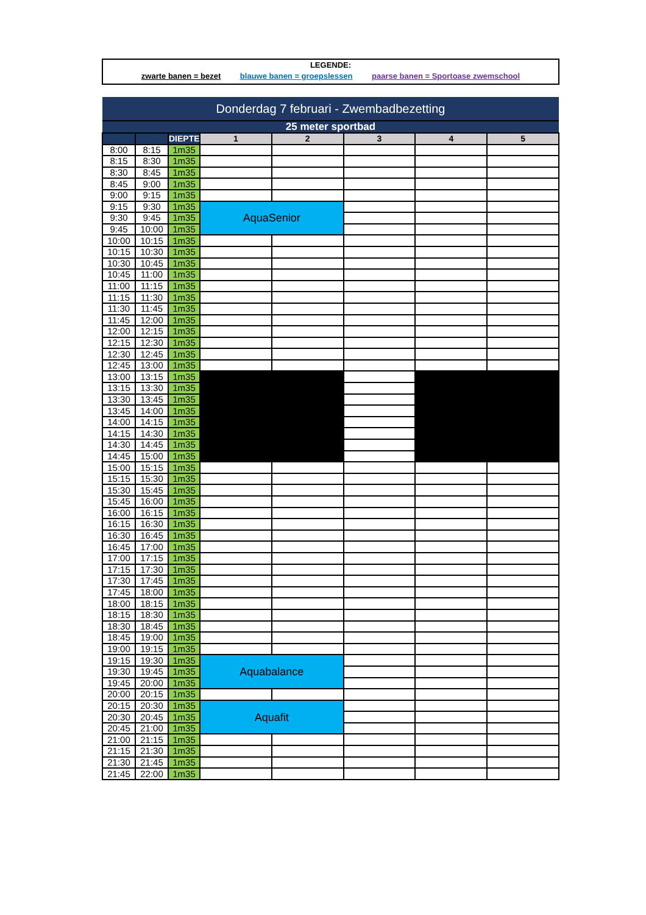LEGENDE:
zwarte banen = bezet blauwe banen = groepslessen paarse banen = Sportoase zwemschool
| Donderdag 7 februari - Zwembadbezetting | | | | | | | |
| --- | --- | --- | --- | --- | --- | --- | --- |
| 25 meter sportbad | | | | | | | |
| | | DIEPTE | 1 | 2 | 3 | 4 | 5 |
| 8:00 | 8:15 | 1m35 | | | | | |
| 8:15 | 8:30 | 1m35 | | | | | |
| 8:30 | 8:45 | 1m35 | | | | | |
| 8:45 | 9:00 | 1m35 | | | | | |
| 9:00 | 9:15 | 1m35 | | | | | |
| 9:15 | 9:30 | 1m35 | AquaSenior | | | | |
| 9:30 | 9:45 | 1m35 | | | | | |
| 9:45 | 10:00 | 1m35 | | | | | |
| 10:00 | 10:15 | 1m35 | | | | | |
| 10:15 | 10:30 | 1m35 | | | | | |
| 10:30 | 10:45 | 1m35 | | | | | |
| 10:45 | 11:00 | 1m35 | | | | | |
| 11:00 | 11:15 | 1m35 | | | | | |
| 11:15 | 11:30 | 1m35 | | | | | |
| 11:30 | 11:45 | 1m35 | | | | | |
| 11:45 | 12:00 | 1m35 | | | | | |
| 12:00 | 12:15 | 1m35 | | | | | |
| 12:15 | 12:30 | 1m35 | | | | | |
| 12:30 | 12:45 | 1m35 | | | | | |
| 12:45 | 13:00 | 1m35 | | | | | |
| 13:00 | 13:15 | 1m35 | | | | | |
| 13:15 | 13:30 | 1m35 | | | | | |
| 13:30 | 13:45 | 1m35 | | | | | |
| 13:45 | 14:00 | 1m35 | | | | | |
| 14:00 | 14:15 | 1m35 | | | | | |
| 14:15 | 14:30 | 1m35 | | | | | |
| 14:30 | 14:45 | 1m35 | | | | | |
| 14:45 | 15:00 | 1m35 | | | | | |
| 15:00 | 15:15 | 1m35 | | | | | |
| 15:15 | 15:30 | 1m35 | | | | | |
| 15:30 | 15:45 | 1m35 | | | | | |
| 15:45 | 16:00 | 1m35 | | | | | |
| 16:00 | 16:15 | 1m35 | | | | | |
| 16:15 | 16:30 | 1m35 | | | | | |
| 16:30 | 16:45 | 1m35 | | | | | |
| 16:45 | 17:00 | 1m35 | | | | | |
| 17:00 | 17:15 | 1m35 | | | | | |
| 17:15 | 17:30 | 1m35 | | | | | |
| 17:30 | 17:45 | 1m35 | | | | | |
| 17:45 | 18:00 | 1m35 | | | | | |
| 18:00 | 18:15 | 1m35 | | | | | |
| 18:15 | 18:30 | 1m35 | | | | | |
| 18:30 | 18:45 | 1m35 | | | | | |
| 18:45 | 19:00 | 1m35 | | | | | |
| 19:00 | 19:15 | 1m35 | | | | | |
| 19:15 | 19:30 | 1m35 | Aquabalance | | | | |
| 19:30 | 19:45 | 1m35 | | | | | |
| 19:45 | 20:00 | 1m35 | | | | | |
| 20:00 | 20:15 | 1m35 | | | | | |
| 20:15 | 20:30 | 1m35 | Aquafit | | | | |
| 20:30 | 20:45 | 1m35 | | | | | |
| 20:45 | 21:00 | 1m35 | | | | | |
| 21:00 | 21:15 | 1m35 | | | | | |
| 21:15 | 21:30 | 1m35 | | | | | |
| 21:30 | 21:45 | 1m35 | | | | | |
| 21:45 | 22:00 | 1m35 | | | | | |